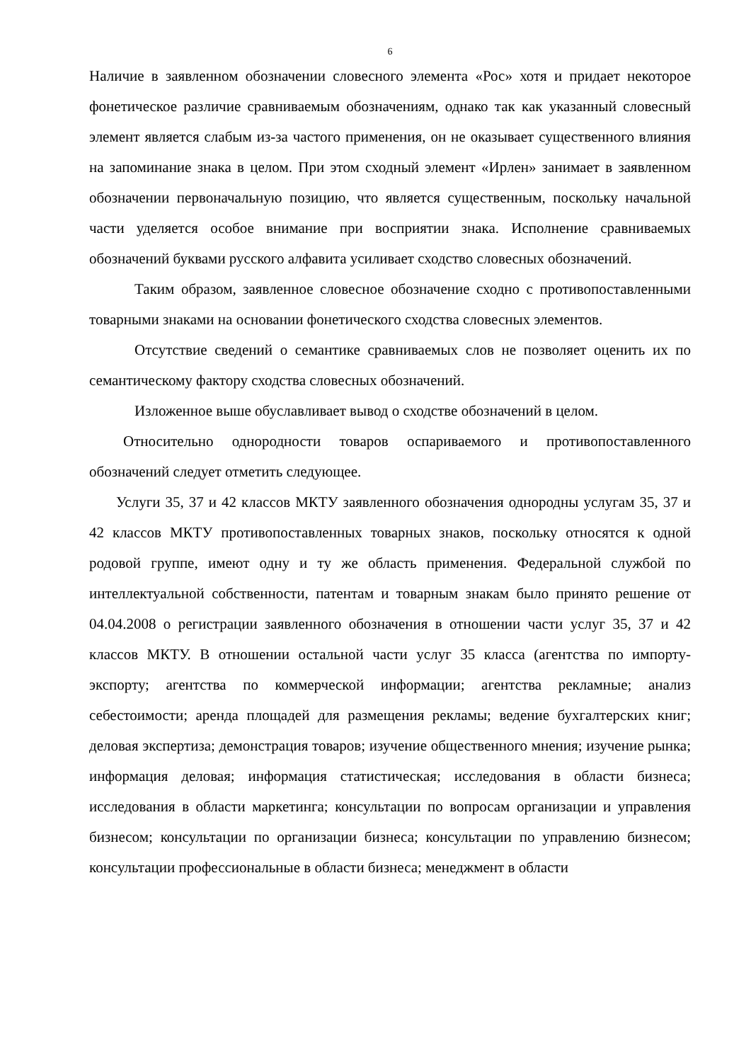6
Наличие в заявленном обозначении словесного элемента «Рос» хотя и придает некоторое фонетическое различие сравниваемым обозначениям, однако так как указанный словесный элемент является слабым из-за частого применения, он не оказывает существенного влияния на запоминание знака в целом. При этом сходный элемент «Ирлен» занимает в заявленном обозначении первоначальную позицию, что является существенным, поскольку начальной части уделяется особое внимание при восприятии знака. Исполнение сравниваемых обозначений буквами русского алфавита усиливает сходство словесных обозначений.
Таким образом, заявленное словесное обозначение сходно с противопоставленными товарными знаками на основании фонетического сходства словесных элементов.
Отсутствие сведений о семантике сравниваемых слов не позволяет оценить их по семантическому фактору сходства словесных обозначений.
Изложенное выше обуславливает вывод о сходстве обозначений в целом.
Относительно однородности товаров оспариваемого и противопоставленного обозначений следует отметить следующее.
Услуги 35, 37 и 42 классов МКТУ заявленного обозначения однородны услугам 35, 37 и 42 классов МКТУ противопоставленных товарных знаков, поскольку относятся к одной родовой группе, имеют одну и ту же область применения. Федеральной службой по интеллектуальной собственности, патентам и товарным знакам было принято решение от 04.04.2008 о регистрации заявленного обозначения в отношении части услуг 35, 37 и 42 классов МКТУ. В отношении остальной части услуг 35 класса (агентства по импорту-экспорту; агентства по коммерческой информации; агентства рекламные; анализ себестоимости; аренда площадей для размещения рекламы; ведение бухгалтерских книг; деловая экспертиза; демонстрация товаров; изучение общественного мнения; изучение рынка; информация деловая; информация статистическая; исследования в области бизнеса; исследования в области маркетинга; консультации по вопросам организации и управления бизнесом; консультации по организации бизнеса; консультации по управлению бизнесом; консультации профессиональные в области бизнеса; менеджмент в области